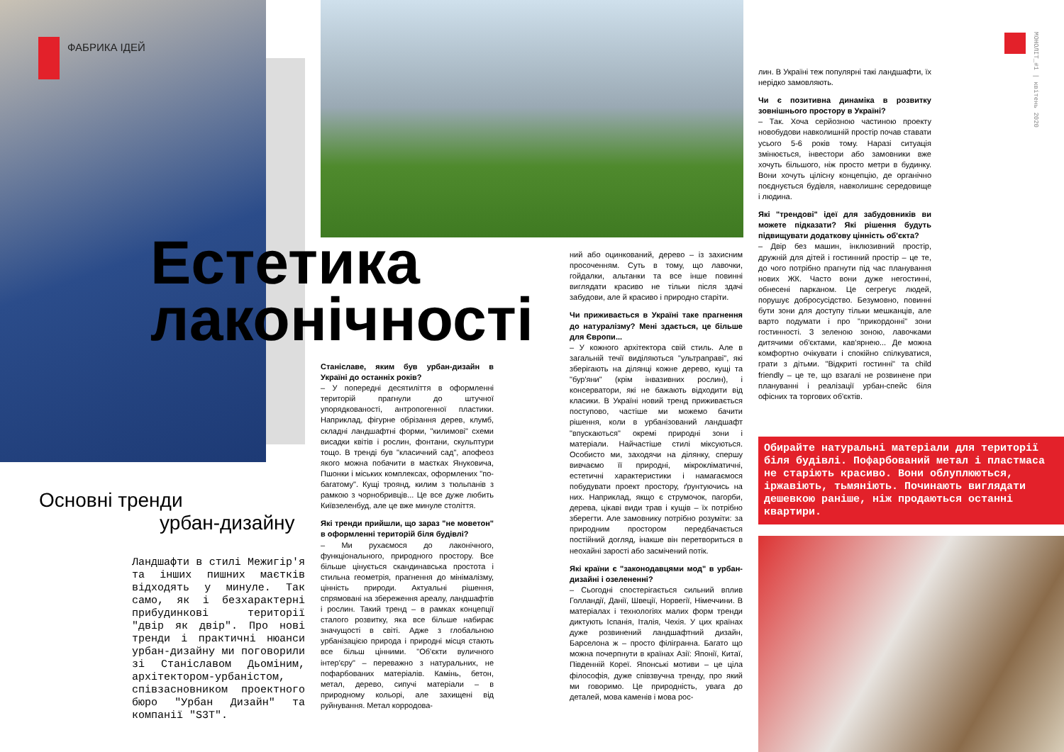ФАБРИКА ІДЕЙ
Естетика
лаконічності
Основні тренди
урбан-дизайну
Ландшафти в стилі Межигір'я та інших пишних маєтків відходять у минуле. Так само, як і безхарактерні прибудинкові території "двір як двір". Про нові тренди і практичні нюанси урбан-дизайну ми поговорили зі Станіславом Дьоміним, архітектором-урбаністом, співзасновником проектного бюро "Урбан Дизайн" та компанії "S3T".
Станіславе, яким був урбан-дизайн в Україні до останніх років?
– У попередні десятиліття в оформленні територій прагнули до штучної упорядкованості, антропогенної пластики. Наприклад, фігурне обрізання дерев, клумб, складні ландшафтні форми, "килимові" схеми висадки квітів і рослин, фонтани, скульптури тощо. В тренді був "класичний сад", апофеоз якого можна побачити в маєтках Януковича, Пшонки і міських комплексах, оформлених "по-багатому". Кущі троянд, килим з тюльпанів з рамкою з чорнобривців... Це все дуже любить Київзеленбуд, але це вже минуле століття.
Які тренди прийшли, що зараз "не моветон" в оформленні територій біля будівлі?
– Ми рухаємося до лаконічного, функціонального, природного простору. Все більше цінується скандинавська простота і стильна геометрія, прагнення до мінімалізму, цінність природи. Актуальні рішення, спрямовані на збереження ареалу, ландшафтів і рослин. Такий тренд – в рамках концепції сталого розвитку, яка все більше набирає значущості в світі. Адже з глобальною урбанізацією природа і природні місця стають все більш цінними. "Об'єкти вуличного інтер'єру" – переважно з натуральних, не пофарбованих матеріалів. Камінь, бетон, метал, дерево, сипучі матеріали – в природному кольорі, але захищені від руйнування. Метал корродова-
ний або оцинкований, дерево – із захисним просоченням. Суть в тому, що лавочки, гойдалки, альтанки та все інше повинні виглядати красиво не тільки після здачі забудови, але й красиво і природно старіти.
Чи приживається в Україні таке прагнення до натуралізму? Мені здається, це більше для Європи...
– У кожного архітектора свій стиль. Але в загальній течії виділяються "ультраправі", які зберігають на ділянці кожне дерево, кущі та "бур'яни" (крім інвазивних рослин), і консерватори, які не бажають відходити від класики. В Україні новий тренд приживається поступово, частіше ми можемо бачити рішення, коли в урбанізований ландшафт "впускаються" окремі природні зони і матеріали. Найчастіше стилі міксуються. Особисто ми, заходячи на ділянку, спершу вивчаємо її природні, мікрокліматичні, естетичні характеристики і намагаємося побудувати проект простору, ґрунтуючись на них. Наприклад, якщо є струмочок, пагорби, дерева, цікаві види трав і кущів – їх потрібно зберегти. Але замовнику потрібно розуміти: за природним простором передбачається постійний догляд, інакше він перетвориться в неохайні зарості або засмічений потік.
Які країни є "законодавцями мод" в урбан-дизайні і озелененні?
– Сьогодні спостерігається сильний вплив Голландії, Данії, Швеції, Норвегії, Німеччини. В матеріалах і технологіях малих форм тренди диктують Іспанія, Італія, Чехія. У цих країнах дуже розвинений ландшафтний дизайн, Барселона ж – просто філігранна. Багато що можна почерпнути в країнах Азії: Японії, Китаї, Південній Кореї. Японські мотиви – це ціла філософія, дуже співзвучна тренду, про який ми говоримо. Це природність, увага до деталей, мова каменів і мова рос-
лин. В Україні теж популярні такі ландшафти, їх нерідко замовляють.
Чи є позитивна динаміка в розвитку зовнішнього простору в Україні?
– Так. Хоча серйозною частиною проекту новобудови навколишній простір почав ставати усього 5-6 років тому. Наразі ситуація змінюється, інвестори або замовники вже хочуть більшого, ніж просто метри в будинку. Вони хочуть цілісну концепцію, де органічно поєднується будівля, навколишнє середовище і людина.
Які "трендові" ідеї для забудовників ви можете підказати? Які рішення будуть підвищувати додаткову цінність об'єкта?
– Двір без машин, інклюзивний простір, дружній для дітей і гостинний простір – це те, до чого потрібно прагнути під час планування нових ЖК. Часто вони дуже негостинні, обнесені парканом. Це сегрегує людей, порушує добросусідство. Безумовно, повинні бути зони для доступу тільки мешканців, але варто подумати і про "прикордонні" зони гостинності. З зеленою зоною, лавочками дитячими об'єктами, кав'ярнею... Де можна комфортно очікувати і спокійно спілкуватися, грати з дітьми. "Відкриті гостинні" та child friendly – це те, що взагалі не розвинене при плануванні і реалізації урбан-спейс біля офісних та торгових об'єктів.
Обирайте натуральні матеріали для території біля будівлі. Пофарбований метал і пластмаса не старіють красиво. Вони облуплюються, іржавіють, тьмяніють. Починають виглядати дешевкою раніше, ніж продаються останні квартири.
МОНОЛІТ_#1 | квітень 2020